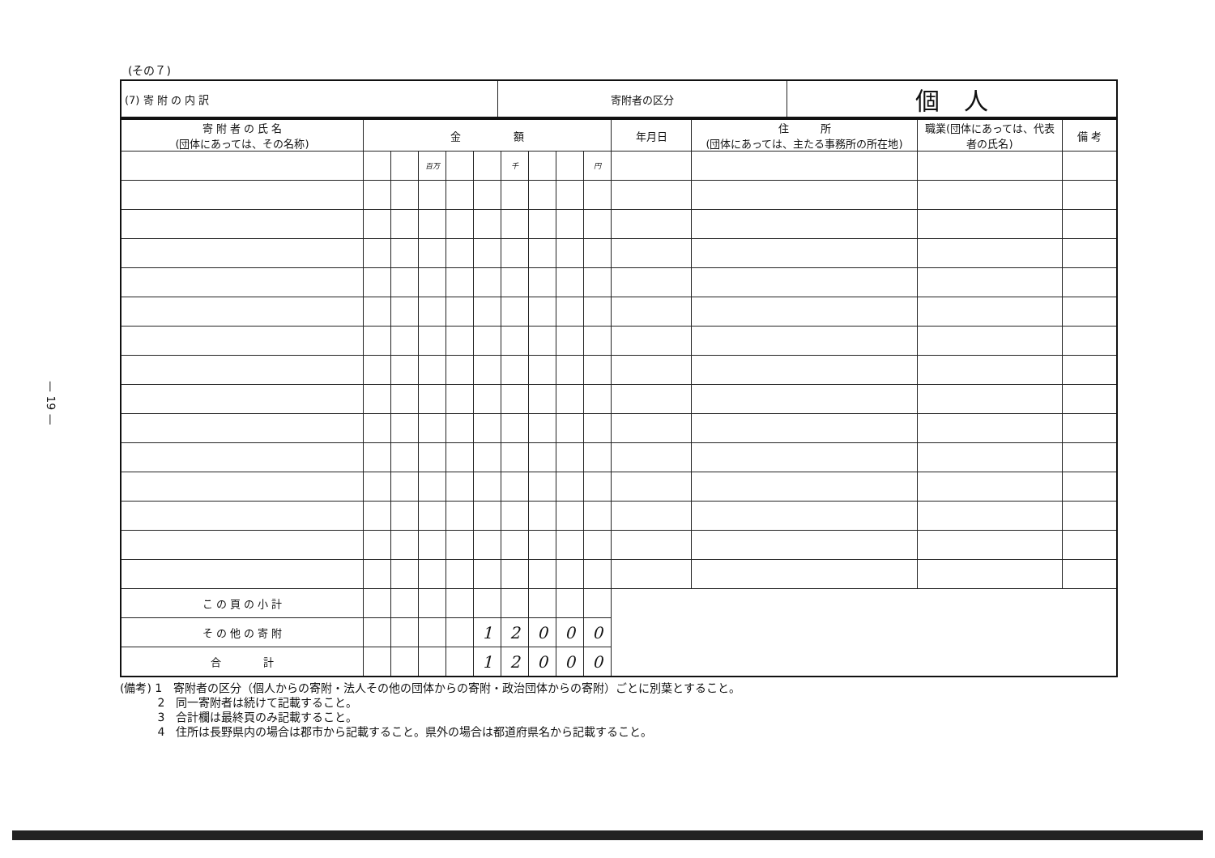— 19 —
(その７)
| (7) 寄 附 の 内 訳 | 寄附者の区分 | 個 人 |
| 寄 附 者 の 氏 名 (団体にあっては、その名称) | 金 額 | | | | | | | | | 年月日 | 住 所 (団体にあっては、主たる事務所の所在地) | 職業(団体にあっては、代表者の氏名) | 備 考 |
| --- | --- | --- | --- | --- | --- | --- | --- | --- | --- | --- | --- | --- | --- |
| | | | 百万 | | | 千 | | | 円 | | | | |
| こ の 頁 の 小 計 | | | | | | | | | | | | | |
| そ の 他 の 寄 附 | | | | | 1 | 2 | 0 | 0 | 0 | | | | |
| 合 計 | | | | | 1 | 2 | 0 | 0 | 0 | | | | |
(備考) 1　寄附者の区分（個人からの寄附・法人その他の団体からの寄附・政治団体からの寄附）ごとに別葉とすること。
　　　 2　同一寄附者は続けて記載すること。
　　　 3　合計欄は最終頁のみ記載すること。
　　　 4　住所は長野県内の場合は郡市から記載すること。県外の場合は都道府県名から記載すること。